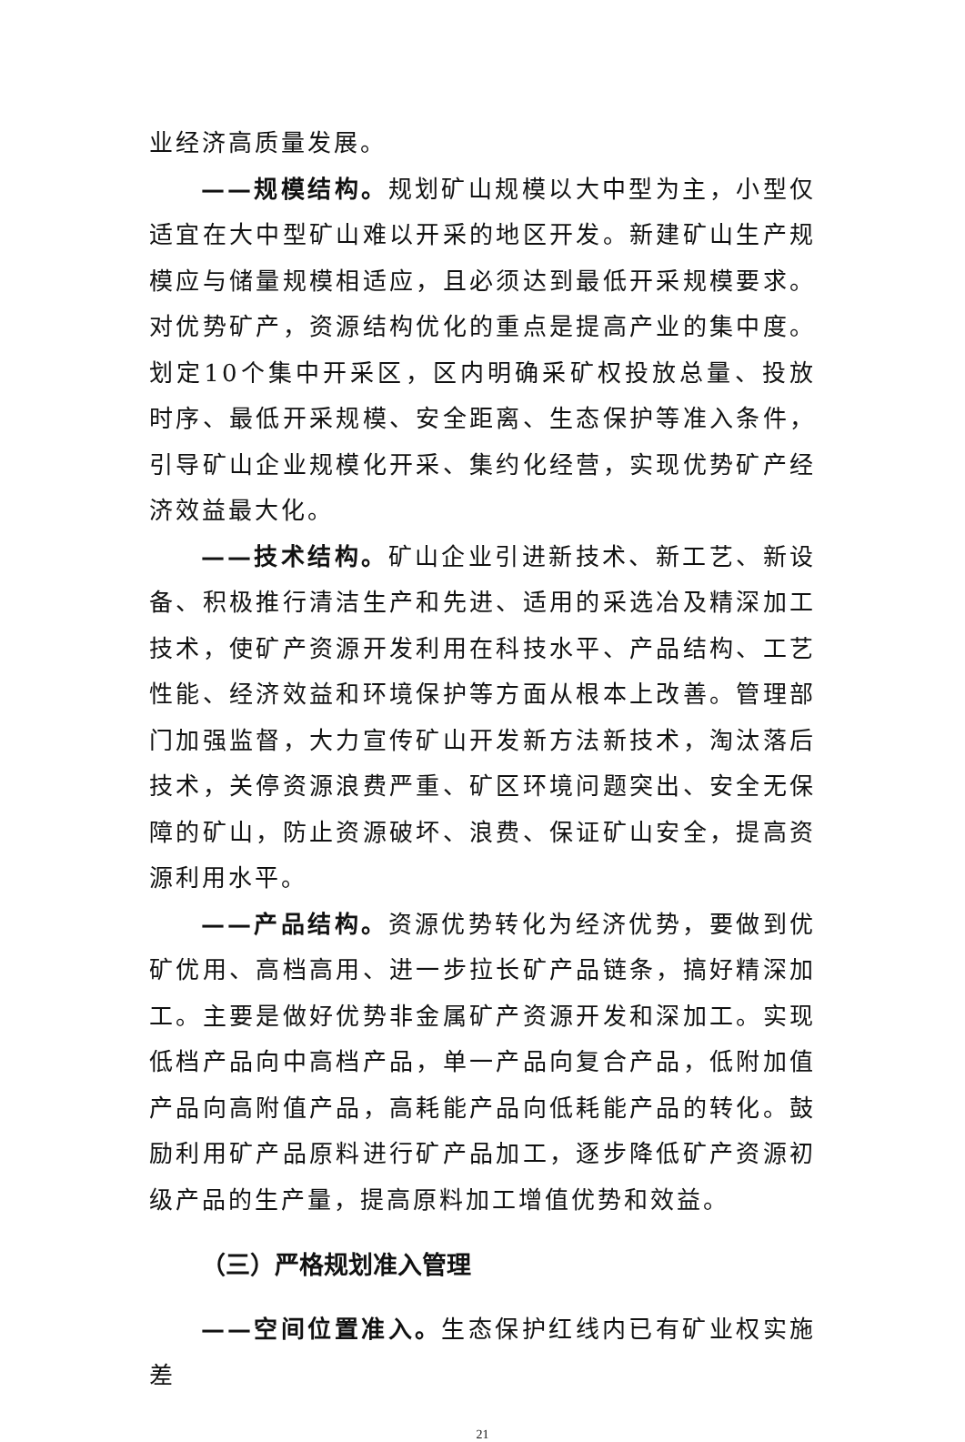业经济高质量发展。
——规模结构。规划矿山规模以大中型为主，小型仅适宜在大中型矿山难以开采的地区开发。新建矿山生产规模应与储量规模相适应，且必须达到最低开采规模要求。对优势矿产，资源结构优化的重点是提高产业的集中度。划定10个集中开采区，区内明确采矿权投放总量、投放时序、最低开采规模、安全距离、生态保护等准入条件，引导矿山企业规模化开采、集约化经营，实现优势矿产经济效益最大化。
——技术结构。矿山企业引进新技术、新工艺、新设备、积极推行清洁生产和先进、适用的采选冶及精深加工技术，使矿产资源开发利用在科技水平、产品结构、工艺性能、经济效益和环境保护等方面从根本上改善。管理部门加强监督，大力宣传矿山开发新方法新技术，淘汰落后技术，关停资源浪费严重、矿区环境问题突出、安全无保障的矿山，防止资源破坏、浪费、保证矿山安全，提高资源利用水平。
——产品结构。资源优势转化为经济优势，要做到优矿优用、高档高用、进一步拉长矿产品链条，搞好精深加工。主要是做好优势非金属矿产资源开发和深加工。实现低档产品向中高档产品，单一产品向复合产品，低附加值产品向高附值产品，高耗能产品向低耗能产品的转化。鼓励利用矿产品原料进行矿产品加工，逐步降低矿产资源初级产品的生产量，提高原料加工增值优势和效益。
（三）严格规划准入管理
——空间位置准入。生态保护红线内已有矿业权实施差
21